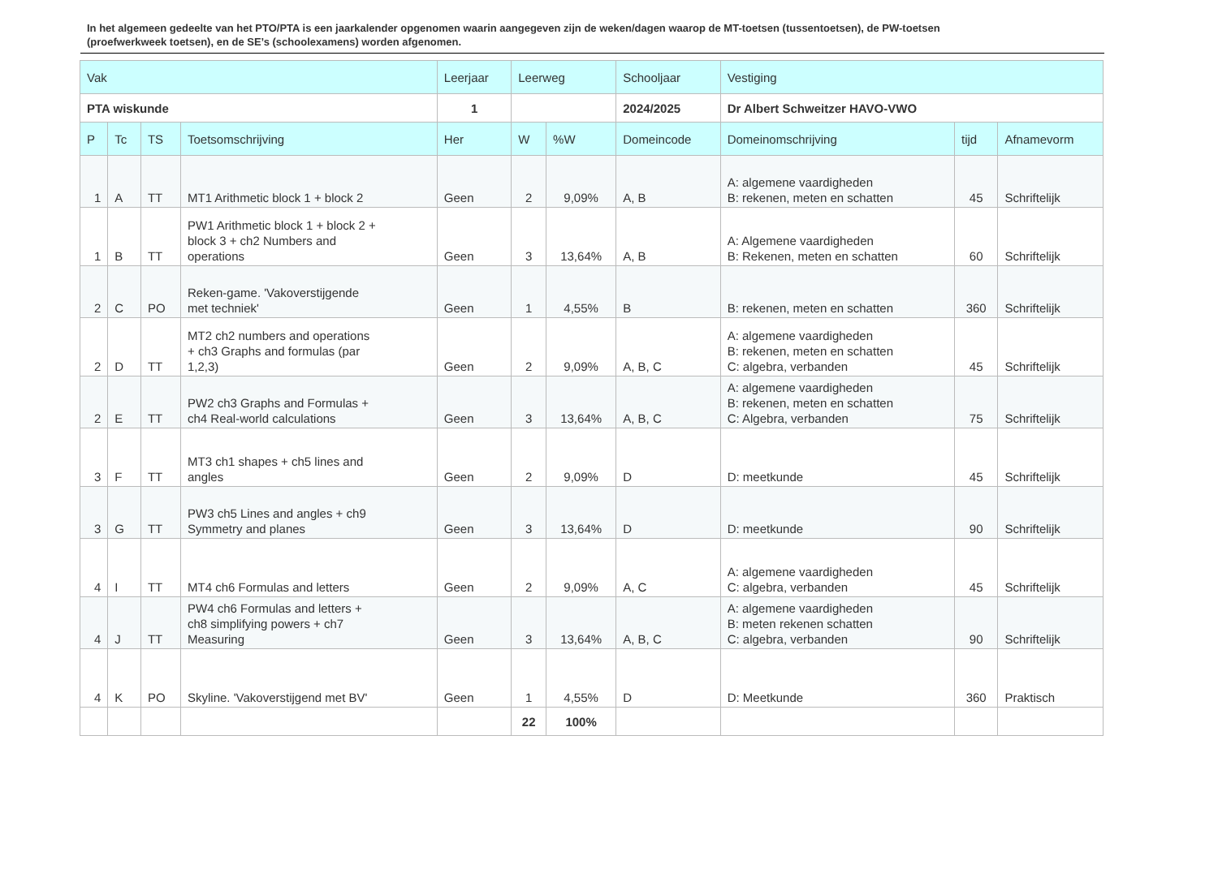In het algemeen gedeelte van het PTO/PTA is een jaarkalender opgenomen waarin aangegeven zijn de weken/dagen waarop de MT-toetsen (tussentoetsen), de PW-toetsen (proefwerkweek toetsen), en de SE’s (schoolexamens) worden afgenomen.
| Vak | | | | Leerjaar | Leerweg | | Schooljaar | Vestiging | | |
| --- | --- | --- | --- | --- | --- | --- | --- | --- | --- | --- |
| PTA wiskunde | | | | 1 | | | 2024/2025 | Dr Albert Schweitzer HAVO-VWO | | |
| P | Tc | TS | Toetsomschrijving | Her | W | %W | Domeincode | Domeinomschrijving | tijd | Afnamevorm |
| 1 | A | TT | MT1 Arithmetic block 1 + block 2 | Geen | 2 | 9,09% | A, B | A: algemene vaardigheden B: rekenen, meten en schatten | 45 | Schriftelijk |
| 1 | B | TT | PW1 Arithmetic block 1 + block 2 + block 3 + ch2 Numbers and operations | Geen | 3 | 13,64% | A, B | A: Algemene vaardigheden B: Rekenen, meten en schatten | 60 | Schriftelijk |
| 2 | C | PO | Reken-game. 'Vakoverstijgende met techniek' | Geen | 1 | 4,55% | B | B: rekenen, meten en schatten | 360 | Schriftelijk |
| 2 | D | TT | MT2 ch2 numbers and operations + ch3 Graphs and formulas (par 1,2,3) | Geen | 2 | 9,09% | A, B, C | A: algemene vaardigheden B: rekenen, meten en schatten C: algebra, verbanden | 45 | Schriftelijk |
| 2 | E | TT | PW2 ch3 Graphs and Formulas + ch4 Real-world calculations | Geen | 3 | 13,64% | A, B, C | A: algemene vaardigheden B: rekenen, meten en schatten C: Algebra, verbanden | 75 | Schriftelijk |
| 3 | F | TT | MT3 ch1 shapes + ch5 lines and angles | Geen | 2 | 9,09% | D | D: meetkunde | 45 | Schriftelijk |
| 3 | G | TT | PW3 ch5 Lines and angles + ch9 Symmetry and planes | Geen | 3 | 13,64% | D | D: meetkunde | 90 | Schriftelijk |
| 4 | I | TT | MT4 ch6 Formulas and letters | Geen | 2 | 9,09% | A, C | A: algemene vaardigheden C: algebra, verbanden | 45 | Schriftelijk |
| 4 | J | TT | PW4 ch6 Formulas and letters + ch8 simplifying powers + ch7 Measuring | Geen | 3 | 13,64% | A, B, C | A: algemene vaardigheden B: meten rekenen schatten C: algebra, verbanden | 90 | Schriftelijk |
| 4 | K | PO | Skyline. 'Vakoverstijgend met BV' | Geen | 1 | 4,55% | D | D: Meetkunde | 360 | Praktisch |
| | | | | | 22 | 100% | | | | |